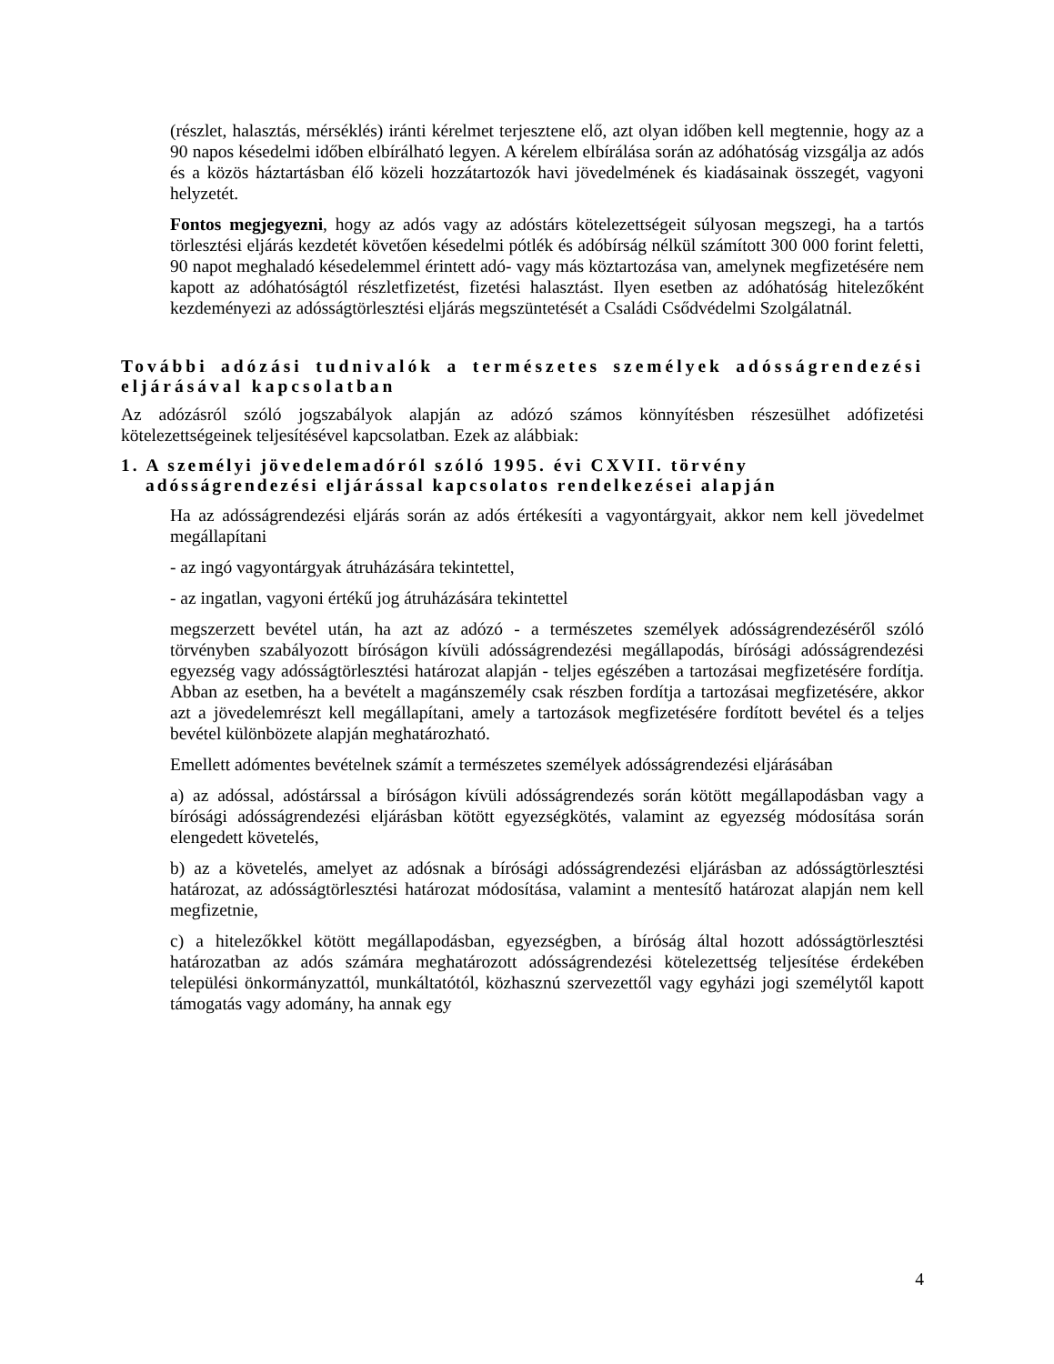(részlet, halasztás, mérséklés) iránti kérelmet terjesztene elő, azt olyan időben kell megtennie, hogy az a 90 napos késedelmi időben elbírálható legyen. A kérelem elbírálása során az adóhatóság vizsgálja az adós és a közös háztartásban élő közeli hozzátartozók havi jövedelmének és kiadásainak összegét, vagyoni helyzetét.
Fontos megjegyezni, hogy az adós vagy az adóstárs kötelezettségeit súlyosan megszegi, ha a tartós törlesztési eljárás kezdetét követően késedelmi pótlék és adóbírság nélkül számított 300 000 forint feletti, 90 napot meghaladó késedelemmel érintett adó- vagy más köztartozása van, amelynek megfizetésére nem kapott az adóhatóságtól részletfizetést, fizetési halasztást. Ilyen esetben az adóhatóság hitelezőként kezdeményezi az adósságtörlesztési eljárás megszüntetését a Családi Csődvédelmi Szolgálatnál.
További adózási tudnivalók a természetes személyek adósságrendezési eljárásával kapcsolatban
Az adózásról szóló jogszabályok alapján az adózó számos könnyítésben részesülhet adófizetési kötelezettségeinek teljesítésével kapcsolatban. Ezek az alábbiak:
1. A személyi jövedelemadóról szóló 1995. évi CXVII. törvény adósságrendezési eljárással kapcsolatos rendelkezései alapján
Ha az adósságrendezési eljárás során az adós értékesíti a vagyontárgyait, akkor nem kell jövedelmet megállapítani
- az ingó vagyontárgyak átruházására tekintettel,
- az ingatlan, vagyoni értékű jog átruházására tekintettel
megszerzett bevétel után, ha azt az adózó - a természetes személyek adósságrendezéséről szóló törvényben szabályozott bíróságon kívüli adósságrendezési megállapodás, bírósági adósságrendezési egyezség vagy adósságtörlesztési határozat alapján - teljes egészében a tartozásai megfizetésére fordítja. Abban az esetben, ha a bevételt a magánszemély csak részben fordítja a tartozásai megfizetésére, akkor azt a jövedelemrészt kell megállapítani, amely a tartozások megfizetésére fordított bevétel és a teljes bevétel különbözete alapján meghatározható.
Emellett adómentes bevételnek számít a természetes személyek adósságrendezési eljárásában
a) az adóssal, adóstárssal a bíróságon kívüli adósságrendezés során kötött megállapodásban vagy a bírósági adósságrendezési eljárásban kötött egyezségkötés, valamint az egyezség módosítása során elengedett követelés,
b) az a követelés, amelyet az adósnak a bírósági adósságrendezési eljárásban az adósságtörlesztési határozat, az adósságtörlesztési határozat módosítása, valamint a mentesítő határozat alapján nem kell megfizetnie,
c) a hitelezőkkel kötött megállapodásban, egyezségben, a bíróság által hozott adósságtörlesztési határozatban az adós számára meghatározott adósságrendezési kötelezettség teljesítése érdekében települési önkormányzattól, munkáltatótól, közhasznú szervezettől vagy egyházi jogi személytől kapott támogatás vagy adomány, ha annak egy
4